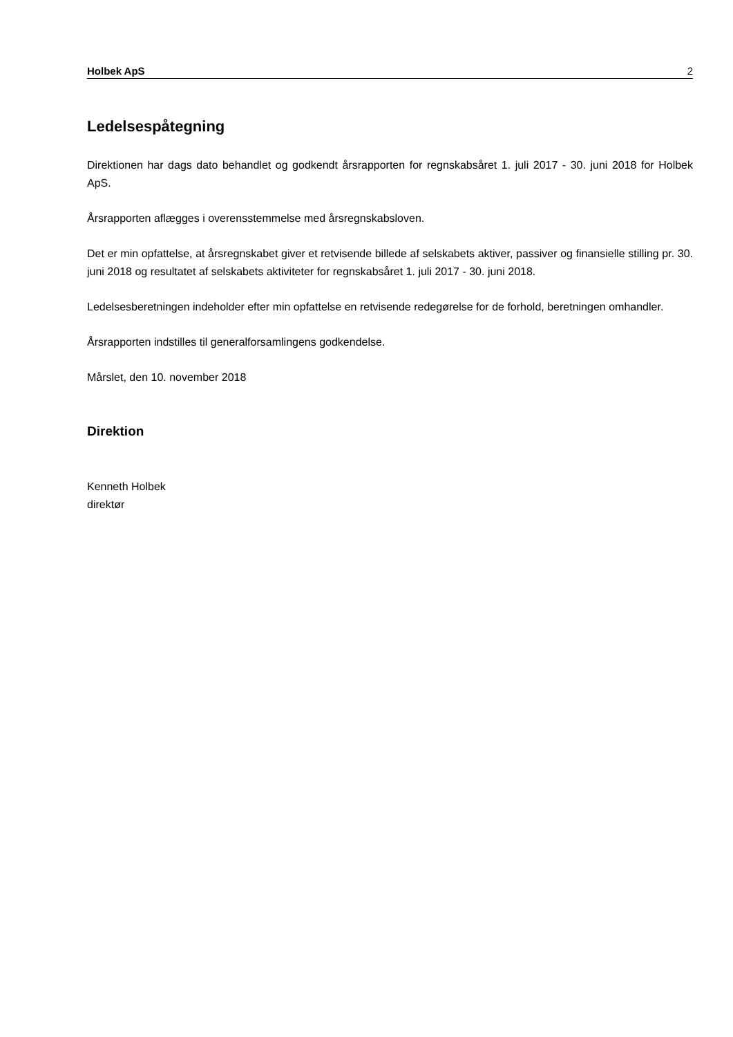Holbek ApS 2
Ledelsespåtegning
Direktionen har dags dato behandlet og godkendt årsrapporten for regnskabsåret 1. juli 2017 - 30. juni 2018 for Holbek ApS.
Årsrapporten aflægges i overensstemmelse med årsregnskabsloven.
Det er min opfattelse, at årsregnskabet giver et retvisende billede af selskabets aktiver, passiver og finansielle stilling pr. 30. juni 2018 og resultatet af selskabets aktiviteter for regnskabsåret 1. juli 2017 - 30. juni 2018.
Ledelsesberetningen indeholder efter min opfattelse en retvisende redegørelse for de forhold, beretningen omhandler.
Årsrapporten indstilles til generalforsamlingens godkendelse.
Mårslet, den 10. november 2018
Direktion
Kenneth Holbek
direktør